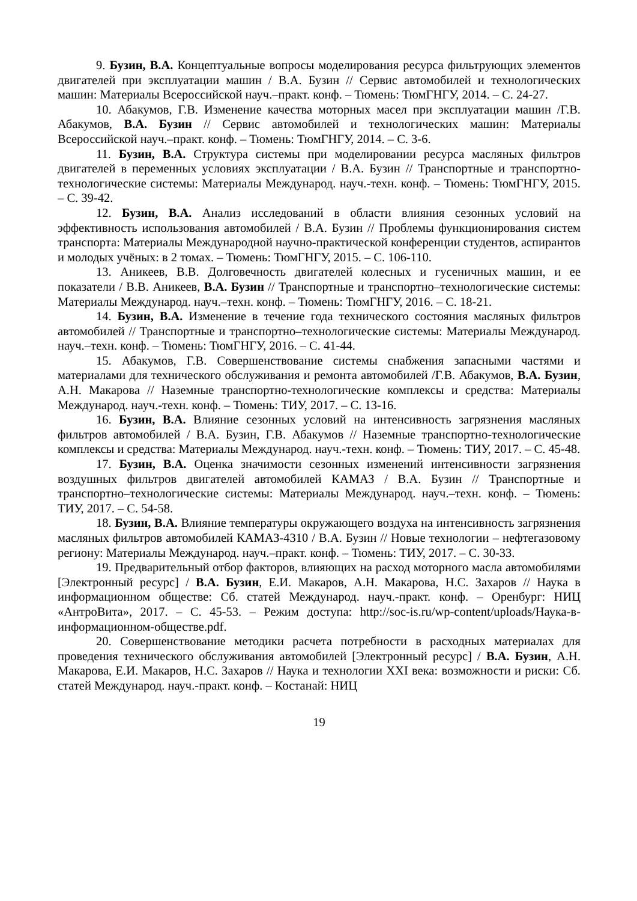9. Бузин, В.А. Концептуальные вопросы моделирования ресурса фильтрующих элементов двигателей при эксплуатации машин / В.А. Бузин // Сервис автомобилей и технологических машин: Материалы Всероссийской науч.–практ. конф. – Тюмень: ТюмГНГУ, 2014. – С. 24-27.
10. Абакумов, Г.В. Изменение качества моторных масел при эксплуатации машин /Г.В. Абакумов, В.А. Бузин // Сервис автомобилей и технологических машин: Материалы Всероссийской науч.–практ. конф. – Тюмень: ТюмГНГУ, 2014. – С. 3-6.
11. Бузин, В.А. Структура системы при моделировании ресурса масляных фильтров двигателей в переменных условиях эксплуатации / В.А. Бузин // Транспортные и транспортно-технологические системы: Материалы Международ. науч.-техн. конф. – Тюмень: ТюмГНГУ, 2015. – С. 39-42.
12. Бузин, В.А. Анализ исследований в области влияния сезонных условий на эффективность использования автомобилей / В.А. Бузин // Проблемы функционирования систем транспорта: Материалы Международной научно-практической конференции студентов, аспирантов и молодых учёных: в 2 томах. – Тюмень: ТюмГНГУ, 2015. – С. 106-110.
13. Аникеев, В.В. Долговечность двигателей колесных и гусеничных машин, и ее показатели / В.В. Аникеев, В.А. Бузин // Транспортные и транспортно–технологические системы: Материалы Международ. науч.–техн. конф. – Тюмень: ТюмГНГУ, 2016. – С. 18-21.
14. Бузин, В.А. Изменение в течение года технического состояния масляных фильтров автомобилей // Транспортные и транспортно–технологические системы: Материалы Международ. науч.–техн. конф. – Тюмень: ТюмГНГУ, 2016. – С. 41-44.
15. Абакумов, Г.В. Совершенствование системы снабжения запасными частями и материалами для технического обслуживания и ремонта автомобилей /Г.В. Абакумов, В.А. Бузин, А.Н. Макарова // Наземные транспортно-технологические комплексы и средства: Материалы Международ. науч.-техн. конф. – Тюмень: ТИУ, 2017. – С. 13-16.
16. Бузин, В.А. Влияние сезонных условий на интенсивность загрязнения масляных фильтров автомобилей / В.А. Бузин, Г.В. Абакумов // Наземные транспортно-технологические комплексы и средства: Материалы Международ. науч.-техн. конф. – Тюмень: ТИУ, 2017. – С. 45-48.
17. Бузин, В.А. Оценка значимости сезонных изменений интенсивности загрязнения воздушных фильтров двигателей автомобилей КАМАЗ / В.А. Бузин // Транспортные и транспортно–технологические системы: Материалы Международ. науч.–техн. конф. – Тюмень: ТИУ, 2017. – С. 54-58.
18. Бузин, В.А. Влияние температуры окружающего воздуха на интенсивность загрязнения масляных фильтров автомобилей КАМАЗ-4310 / В.А. Бузин // Новые технологии – нефтегазовому региону: Материалы Международ. науч.–практ. конф. – Тюмень: ТИУ, 2017. – С. 30-33.
19. Предварительный отбор факторов, влияющих на расход моторного масла автомобилями [Электронный ресурс] / В.А. Бузин, Е.И. Макаров, А.Н. Макарова, Н.С. Захаров // Наука в информационном обществе: Сб. статей Международ. науч.-практ. конф. – Оренбург: НИЦ «АнтроВита», 2017. – С. 45-53. – Режим доступа: http://soc-is.ru/wp-content/uploads/Наука-в-информационном-обществе.pdf.
20. Совершенствование методики расчета потребности в расходных материалах для проведения технического обслуживания автомобилей [Электронный ресурс] / В.А. Бузин, А.Н. Макарова, Е.И. Макаров, Н.С. Захаров // Наука и технологии XXI века: возможности и риски: Сб. статей Международ. науч.-практ. конф. – Костанай: НИЦ
19